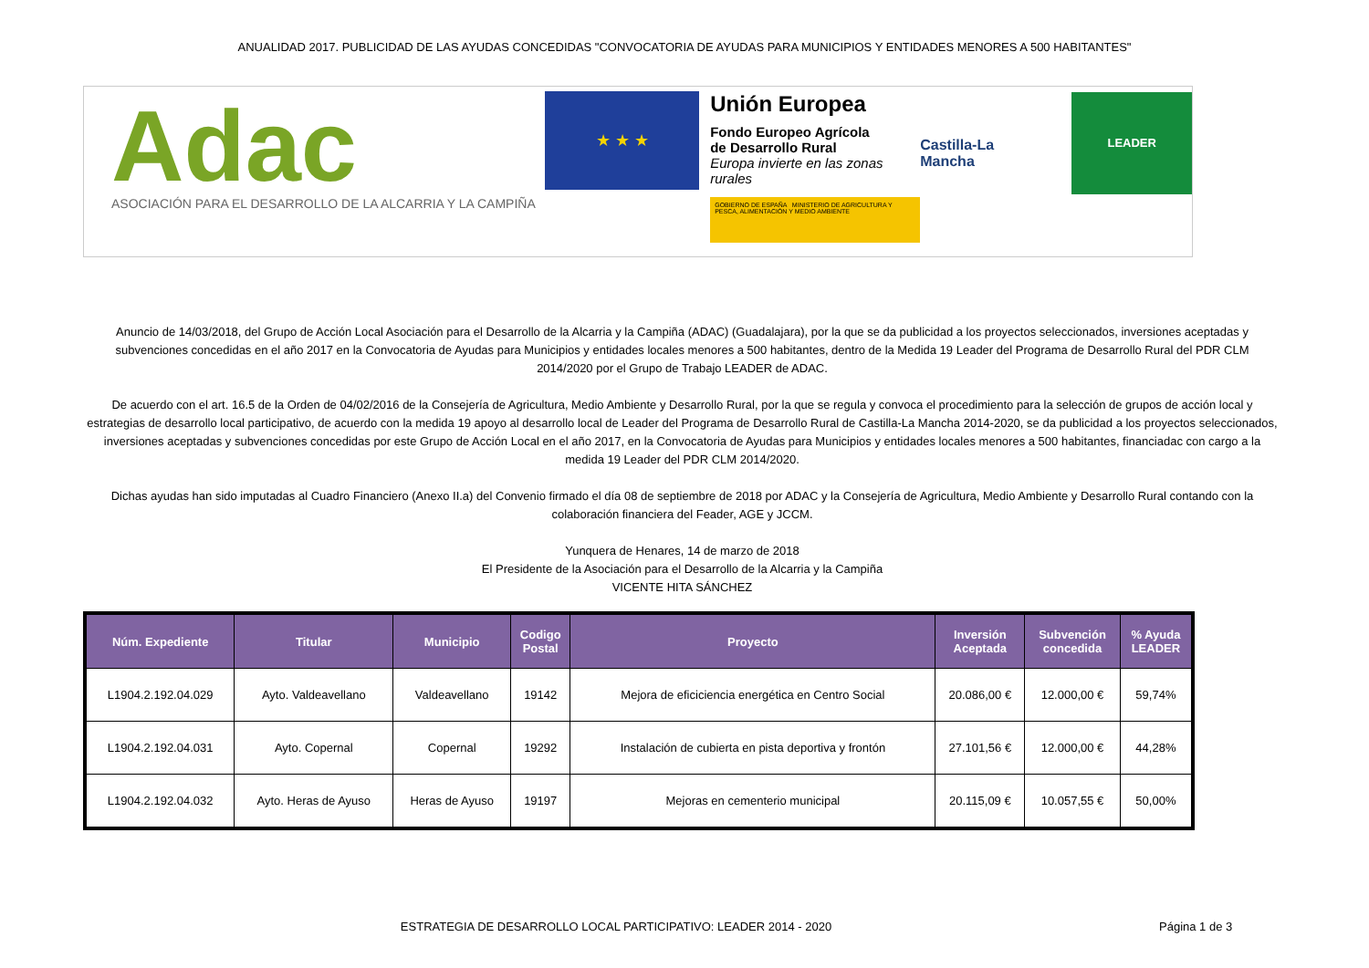ANUALIDAD 2017. PUBLICIDAD DE LAS AYUDAS CONCEDIDAS "CONVOCATORIA DE AYUDAS PARA MUNICIPIOS Y ENTIDADES MENORES A 500 HABITANTES"
Adac
ASOCIACIÓN PARA EL DESARROLLO DE LA ALCARRIA Y LA CAMPIÑA
★ ★ ★
Unión Europea
Fondo Europeo Agrícola
de Desarrollo Rural
Europa invierte en las zonas rurales
GOBIERNO DE ESPAÑA MINISTERIO DE AGRICULTURA Y PESCA, ALIMENTACIÓN Y MEDIO AMBIENTE
Castilla-La Mancha
LEADER
Anuncio de 14/03/2018, del Grupo de Acción Local Asociación para el Desarrollo de la Alcarria y la Campiña (ADAC) (Guadalajara), por la que se da publicidad a los proyectos seleccionados, inversiones aceptadas y subvenciones concedidas en el año 2017 en la Convocatoria de Ayudas para Municipios y entidades locales menores a 500 habitantes, dentro de la Medida 19 Leader del Programa de Desarrollo Rural del PDR CLM 2014/2020 por el Grupo de Trabajo LEADER de ADAC.
De acuerdo con el art. 16.5 de la Orden de 04/02/2016 de la Consejería de Agricultura, Medio Ambiente y Desarrollo Rural, por la que se regula y convoca el procedimiento para la selección de grupos de acción local y estrategias de desarrollo local participativo, de acuerdo con la medida 19 apoyo al desarrollo local de Leader del Programa de Desarrollo Rural de Castilla-La Mancha 2014-2020, se da publicidad a los proyectos seleccionados, inversiones aceptadas y subvenciones concedidas por este Grupo de Acción Local en el año 2017, en la Convocatoria de Ayudas para Municipios y entidades locales menores a 500 habitantes, financiadac con cargo a la medida 19 Leader del PDR CLM 2014/2020.
Dichas ayudas han sido imputadas al Cuadro Financiero (Anexo II.a) del Convenio firmado el día 08 de septiembre de 2018 por ADAC y la Consejería de Agricultura, Medio Ambiente y Desarrollo Rural contando con la colaboración financiera del Feader, AGE y JCCM.
Yunquera de Henares, 14 de marzo de 2018
El Presidente de la Asociación para el Desarrollo de la Alcarria y la Campiña
VICENTE HITA SÁNCHEZ
| Núm. Expediente | Titular | Municipio | Codigo Postal | Proyecto | Inversión Aceptada | Subvención concedida | % Ayuda LEADER |
| --- | --- | --- | --- | --- | --- | --- | --- |
| L1904.2.192.04.029 | Ayto. Valdeavellano | Valdeavellano | 19142 | Mejora de eficiciencia energética en Centro Social | 20.086,00 € | 12.000,00 € | 59,74% |
| L1904.2.192.04.031 | Ayto. Copernal | Copernal | 19292 | Instalación de cubierta en pista deportiva y frontón | 27.101,56 € | 12.000,00 € | 44,28% |
| L1904.2.192.04.032 | Ayto. Heras de Ayuso | Heras de Ayuso | 19197 | Mejoras en cementerio municipal | 20.115,09 € | 10.057,55 € | 50,00% |
ESTRATEGIA DE DESARROLLO LOCAL PARTICIPATIVO: LEADER 2014 - 2020
Página 1 de 3